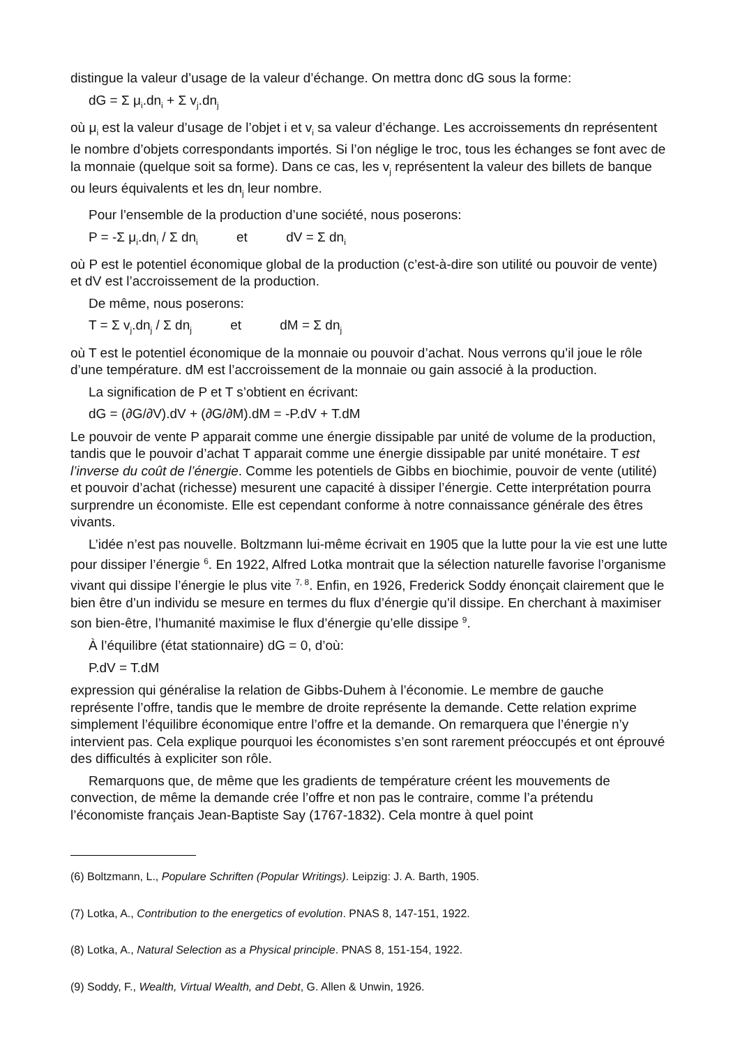distingue la valeur d’usage de la valeur d’échange. On mettra donc dG sous la forme:
dG = Σ μ<sub>i</sub>.dn<sub>i</sub> + Σ v<sub>j</sub>.dn<sub>j</sub>
où μ<sub>i</sub> est la valeur d’usage de l’objet i et v<sub>i</sub> sa valeur d’échange. Les accroissements dn représentent le nombre d’objets correspondants importés. Si l’on néglige le troc, tous les échanges se font avec de la monnaie (quelque soit sa forme). Dans ce cas, les v<sub>j</sub> représentent la valeur des billets de banque ou leurs équivalents et les dn<sub>j</sub> leur nombre.
Pour l’ensemble de la production d’une société, nous poserons:
P = -Σ μ<sub>i</sub>.dn<sub>i</sub> / Σ dn<sub>i</sub> et dV = Σ dn<sub>i</sub>
où P est le potentiel économique global de la production (c’est-à-dire son utilité ou pouvoir de vente) et dV est l’accroissement de la production.
De même, nous poserons:
T = Σ v<sub>j</sub>.dn<sub>j</sub> / Σ dn<sub>j</sub> et dM = Σ dn<sub>j</sub>
où T est le potentiel économique de la monnaie ou pouvoir d’achat. Nous verrons qu’il joue le rôle d’une température. dM est l’accroissement de la monnaie ou gain associé à la production.
La signification de P et T s’obtient en écrivant:
dG = (∂G/∂V).dV + (∂G/∂M).dM = -P.dV + T.dM
Le pouvoir de vente P apparait comme une énergie dissipable par unité de volume de la production, tandis que le pouvoir d’achat T apparait comme une énergie dissipable par unité monétaire. T est l’inverse du coût de l’énergie. Comme les potentiels de Gibbs en biochimie, pouvoir de vente (utilité) et pouvoir d’achat (richesse) mesurent une capacité à dissiper l’énergie. Cette interprétation pourra surprendre un économiste. Elle est cependant conforme à notre connaissance générale des êtres vivants.
L’idée n’est pas nouvelle. Boltzmann lui-même écrivait en 1905 que la lutte pour la vie est une lutte pour dissiper l’énergie <sup>6</sup>. En 1922, Alfred Lotka montrait que la sélection naturelle favorise l’organisme vivant qui dissipe l’énergie le plus vite <sup>7, 8</sup>. Enfin, en 1926, Frederick Soddy énonçait clairement que le bien être d’un individu se mesure en termes du flux d’énergie qu’il dissipe. En cherchant à maximiser son bien-être, l’humanité maximise le flux d’énergie qu’elle dissipe <sup>9</sup>.
À l’équilibre (état stationnaire) dG = 0, d’où:
P.dV = T.dM
expression qui généralise la relation de Gibbs-Duhem à l’économie. Le membre de gauche représente l’offre, tandis que le membre de droite représente la demande. Cette relation exprime simplement l’équilibre économique entre l’offre et la demande. On remarquera que l’énergie n’y intervient pas. Cela explique pourquoi les économistes s’en sont rarement préoccupés et ont éprouvé des difficultés à expliciter son rôle.
Remarquons que, de même que les gradients de température créent les mouvements de convection, de même la demande crée l’offre et non pas le contraire, comme l’a prétendu l’économiste français Jean-Baptiste Say (1767-1832). Cela montre à quel point
(6) Boltzmann, L., Populare Schriften (Popular Writings). Leipzig: J. A. Barth, 1905.
(7) Lotka, A., Contribution to the energetics of evolution. PNAS 8, 147-151, 1922.
(8) Lotka, A., Natural Selection as a Physical principle. PNAS 8, 151-154, 1922.
(9) Soddy, F., Wealth, Virtual Wealth, and Debt, G. Allen & Unwin, 1926.